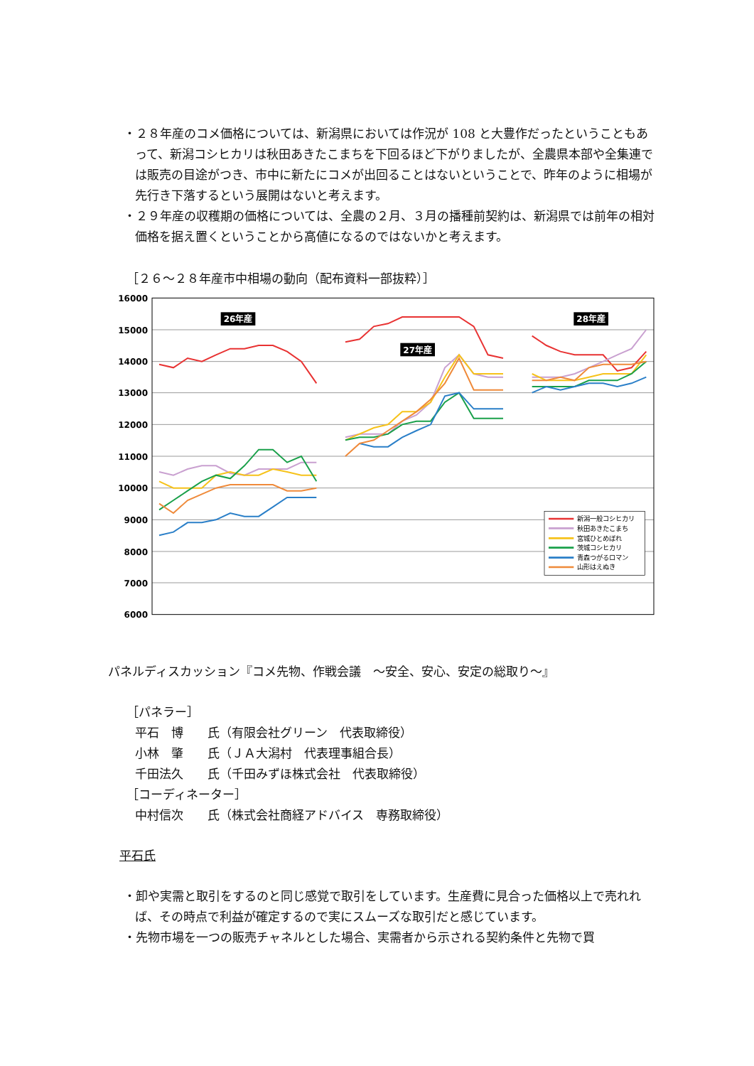・２８年産のコメ価格については、新潟県においては作況が 108 と大豊作だったということもあって、新潟コシヒカリは秋田あきたこまちを下回るほど下がりましたが、全農県本部や全集連では販売の目途がつき、市中に新たにコメが出回ることはないということで、昨年のように相場が先行き下落するという展開はないと考えます。
・２９年産の収穫期の価格については、全農の２月、３月の播種前契約は、新潟県では前年の相対価格を据え置くということから高値になるのではないかと考えます。
［２６～２８年産市中相場の動向（配布資料一部抜粋）］
16000
15000
14000
13000
12000
11000
10000
9000
8000
7000
6000
26年産
27年産
28年産
新潟一般コシヒカリ
秋田あきたこまち
宮城ひとめぼれ
茨城コシヒカリ
青森つがるロマン
山形はえぬき
パネルディスカッション『コメ先物、作戦会議　～安全、安心、安定の総取り～』
［パネラー］
平石　博　　氏（有限会社グリーン　代表取締役）
小林　肇　　氏（ＪＡ大潟村　代表理事組合長）
千田法久　　氏（千田みずほ株式会社　代表取締役）
［コーディネーター］
中村信次　　氏（株式会社商経アドバイス　専務取締役）
平石氏
・卸や実需と取引をするのと同じ感覚で取引をしています。生産費に見合った価格以上で売れれば、その時点で利益が確定するので実にスムーズな取引だと感じています。
・先物市場を一つの販売チャネルとした場合、実需者から示される契約条件と先物で買